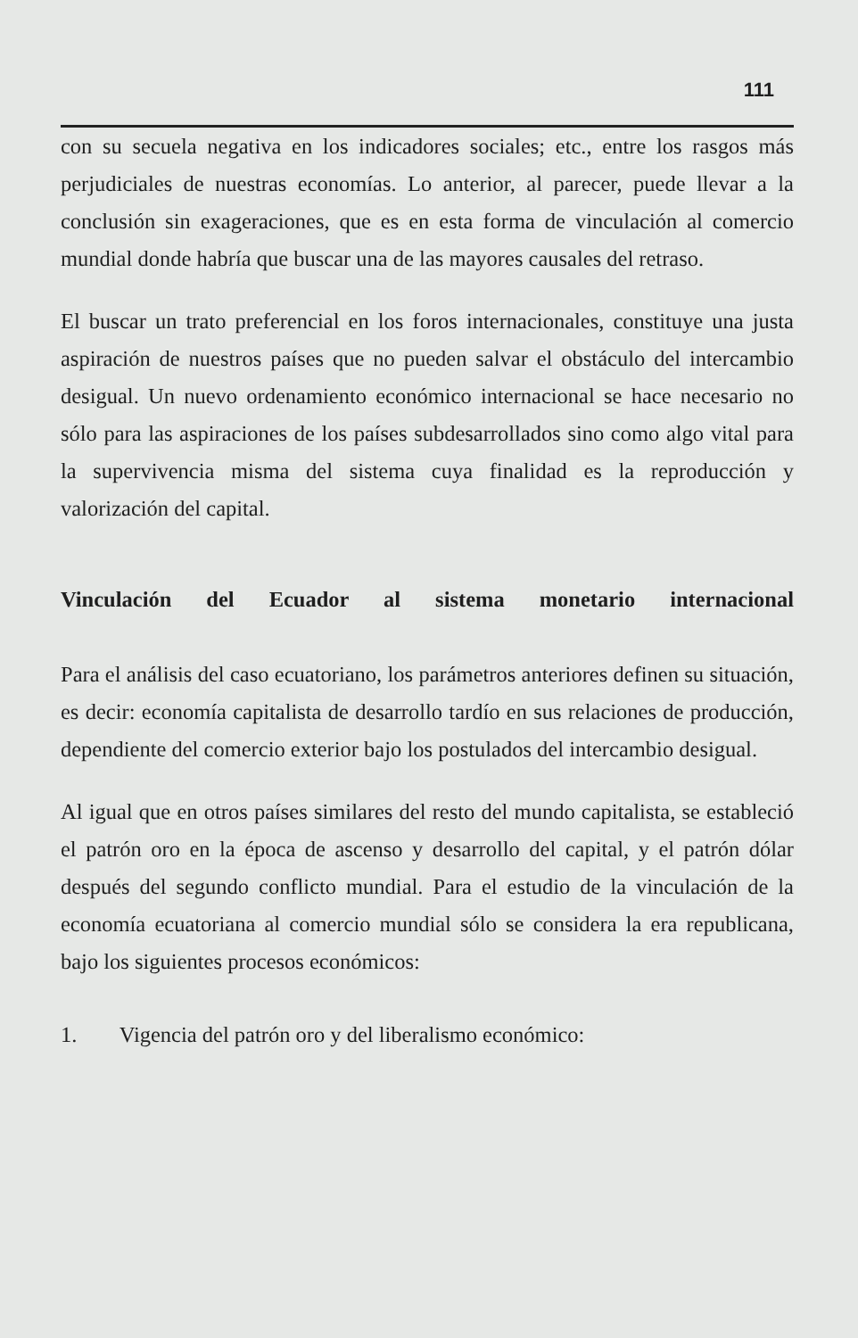111
con su secuela negativa en los indicadores sociales; etc., entre los rasgos más perjudiciales de nuestras economías. Lo anterior, al parecer, puede llevar a la conclusión sin exageraciones, que es en esta forma de vinculación al comercio mundial donde habría que buscar una de las mayores causales del retraso.
El buscar un trato preferencial en los foros internacionales, constituye una justa aspiración de nuestros países que no pueden salvar el obstáculo del intercambio desigual. Un nuevo ordenamiento económico internacional se hace necesario no sólo para las aspiraciones de los países subdesarrollados sino como algo vital para la supervivencia misma del sistema cuya finalidad es la reproducción y valorización del capital.
Vinculación del Ecuador al sistema monetario internacional
Para el análisis del caso ecuatoriano, los parámetros anteriores definen su situación, es decir: economía capitalista de desarrollo tardío en sus relaciones de producción, dependiente del comercio exterior bajo los postulados del intercambio desigual.
Al igual que en otros países similares del resto del mundo capitalista, se estableció el patrón oro en la época de ascenso y desarrollo del capital, y el patrón dólar después del segundo conflicto mundial. Para el estudio de la vinculación de la economía ecuatoriana al comercio mundial sólo se considera la era republicana, bajo los siguientes procesos económicos:
1. Vigencia del patrón oro y del liberalismo económico: